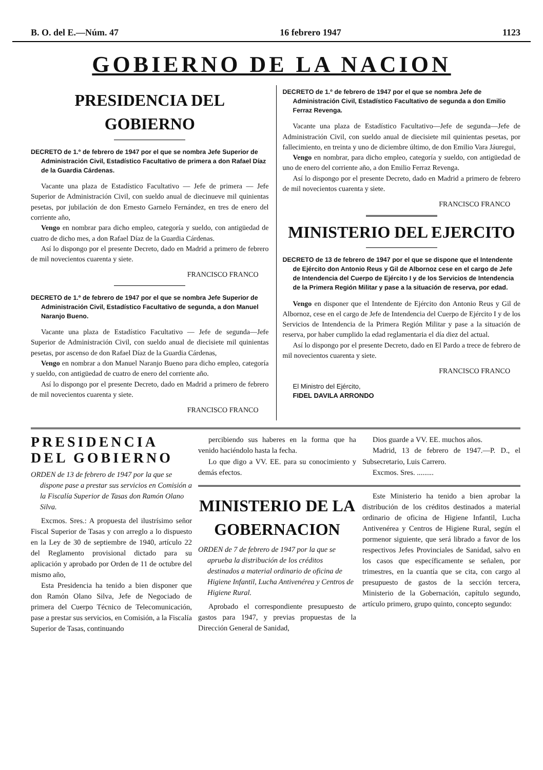B. O. del E.—Núm. 47 16 febrero 1947 1123
GOBIERNO DE LA NACION
PRESIDENCIA DEL GOBIERNO
DECRETO de 1.º de febrero de 1947 por el que se nombra Jefe Superior de Administración Civil, Estadístico Facultativo de primera a don Rafael Díaz de la Guardia Cárdenas.
Vacante una plaza de Estadístico Facultativo — Jefe de primera — Jefe Superior de Administración Civil, con sueldo anual de diecinueve mil quinientas pesetas, por jubilación de don Ernesto Garnelo Fernández, en tres de enero del corriente año,
Vengo en nombrar para dicho empleo, categoría y sueldo, con antigüedad de cuatro de dicho mes, a don Rafael Díaz de la Guardia Cárdenas.
Así lo dispongo por el presente Decreto, dado en Madrid a primero de febrero de mil novecientos cuarenta y siete.
FRANCISCO FRANCO
DECRETO de 1.º de febrero de 1947 por el que se nombra Jefe Superior de Administración Civil, Estadístico Facultativo de segunda, a don Manuel Naranjo Bueno.
Vacante una plaza de Estadístico Facultativo — Jefe de segunda—Jefe Superior de Administración Civil, con sueldo anual de diecisiete mil quinientas pesetas, por ascenso de don Rafael Díaz de la Guardia Cárdenas,
Vengo en nombrar a don Manuel Naranjo Bueno para dicho empleo, categoría y sueldo, con antigüedad de cuatro de enero del corriente año.
Así lo dispongo por el presente Decreto, dado en Madrid a primero de febrero de mil novecientos cuarenta y siete.
FRANCISCO FRANCO
DECRETO de 1.º de febrero de 1947 por el que se nombra Jefe de Administración Civil, Estadístico Facultativo de segunda a don Emilio Ferraz Revenga.
Vacante una plaza de Estadístico Facultativo—Jefe de segunda—Jefe de Administración Civil, con sueldo anual de diecisiete mil quinientas pesetas, por fallecimiento, en treinta y uno de diciembre último, de don Emilio Vara Jáuregui,
Vengo en nombrar, para dicho empleo, categoría y sueldo, con antigüedad de uno de enero del corriente año, a don Emilio Ferraz Revenga.
Así lo dispongo por el presente Decreto, dado en Madrid a primero de febrero de mil novecientos cuarenta y siete.
FRANCISCO FRANCO
MINISTERIO DEL EJERCITO
DECRETO de 13 de febrero de 1947 por el que se dispone que el Intendente de Ejército don Antonio Reus y Gil de Albornoz cese en el cargo de Jefe de Intendencia del Cuerpo de Ejército I y de los Servicios de Intendencia de la Primera Región Militar y pase a la situación de reserva, por edad.
Vengo en disponer que el Intendente de Ejército don Antonio Reus y Gil de Albornoz, cese en el cargo de Jefe de Intendencia del Cuerpo de Ejército I y de los Servicios de Intendencia de la Primera Región Militar y pase a la situación de reserva, por haber cumplido la edad reglamentaria el día diez del actual.
Así lo dispongo por el presente Decreto, dado en El Pardo a trece de febrero de mil novecientos cuarenta y siete.
FRANCISCO FRANCO
El Ministro del Ejército,
FIDEL DAVILA ARRONDO
PRESIDENCIA DEL GOBIERNO
ORDEN de 13 de febrero de 1947 por la que se dispone pase a prestar sus servicios en Comisión a la Fiscalía Superior de Tasas don Ramón Olano Silva.
Excmos. Sres.: A propuesta del ilustrísimo señor Fiscal Superior de Tasas y con arreglo a lo dispuesto en la Ley de 30 de septiembre de 1940, artículo 22 del Reglamento provisional dictado para su aplicación y aprobado por Orden de 11 de octubre del mismo año,
Esta Presidencia ha tenido a bien disponer que don Ramón Olano Silva, Jefe de Negociado de primera del Cuerpo Técnico de Telecomunicación, pase a prestar sus servicios, en Comisión, a la Fiscalía Superior de Tasas, continuando
percibiendo sus haberes en la forma que ha venido haciéndolo hasta la fecha.
Lo que digo a VV. EE. para su conocimiento y demás efectos.
Dios guarde a VV. EE. muchos años.
Madrid, 13 de febrero de 1947.—P. D., el Subsecretario, Luis Carrero.
Excmos. Sres. .........
MINISTERIO DE LA GOBERNACION
ORDEN de 7 de febrero de 1947 por la que se aprueba la distribución de los créditos destinados a material ordinario de oficina de Higiene Infantil, Lucha Antivenérea y Centros de Higiene Rural.
Aprobado el correspondiente presupuesto de gastos para 1947, y previas propuestas de la Dirección General de Sanidad,
Este Ministerio ha tenido a bien aprobar la distribución de los créditos destinados a material ordinario de oficina de Higiene Infantil, Lucha Antivenérea y Centros de Higiene Rural, según el pormenor siguiente, que será librado a favor de los respectivos Jefes Provinciales de Sanidad, salvo en los casos que específicamente se señalen, por trimestres, en la cuantía que se cita, con cargo al presupuesto de gastos de la sección tercera, Ministerio de la Gobernación, capítulo segundo, artículo primero, grupo quinto, concepto segundo: